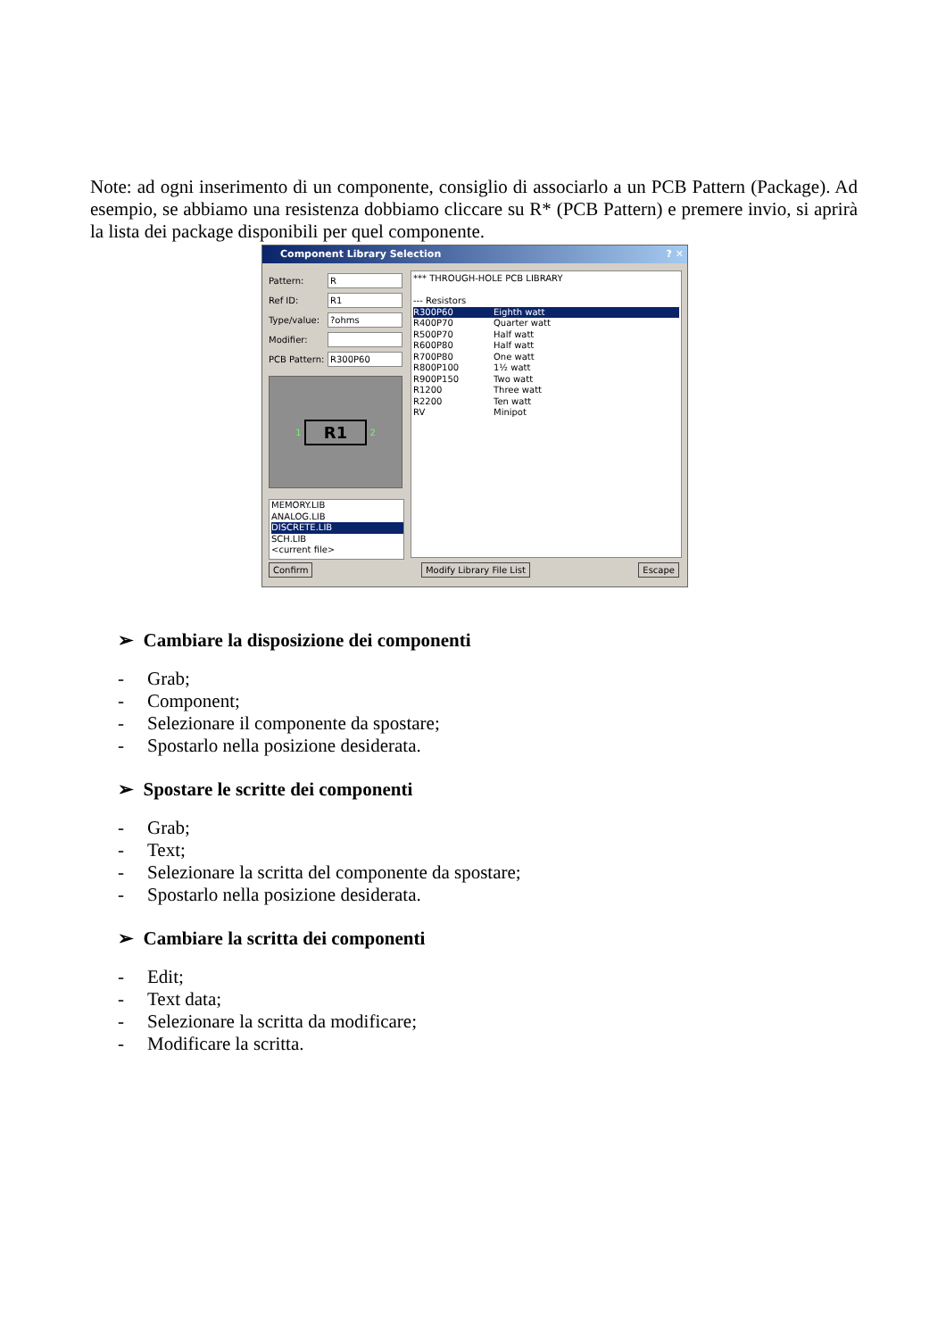Note: ad ogni inserimento di un componente, consiglio di associarlo a un PCB Pattern (Package). Ad esempio, se abbiamo una resistenza dobbiamo cliccare su R* (PCB Pattern) e premere invio, si aprirà la lista dei package disponibili per quel componente.
Component Library Selection ? ✕
Pattern:
R
Ref ID:
R1
Type/value:
?ohms
Modifier:
PCB Pattern:
R300P60
1
R1
2
MEMORY.LIB
ANALOG.LIB
DISCRETE.LIB
SCH.LIB
<current file>
*** THROUGH-HOLE PCB LIBRARY
--- Resistors
R300P60 Eighth watt
R400P70 Quarter watt
R500P70 Half watt
R600P80 Half watt
R700P80 One watt
R800P100 1½ watt
R900P150 Two watt
R1200 Three watt
R2200 Ten watt
RV Minipot
Confirm Modify Library File List Escape
➢ Cambiare la disposizione dei componenti
- Grab;
- Component;
- Selezionare il componente da spostare;
- Spostarlo nella posizione desiderata.
➢ Spostare le scritte dei componenti
- Grab;
- Text;
- Selezionare la scritta del componente da spostare;
- Spostarlo nella posizione desiderata.
➢ Cambiare la scritta dei componenti
- Edit;
- Text data;
- Selezionare la scritta da modificare;
- Modificare la scritta.